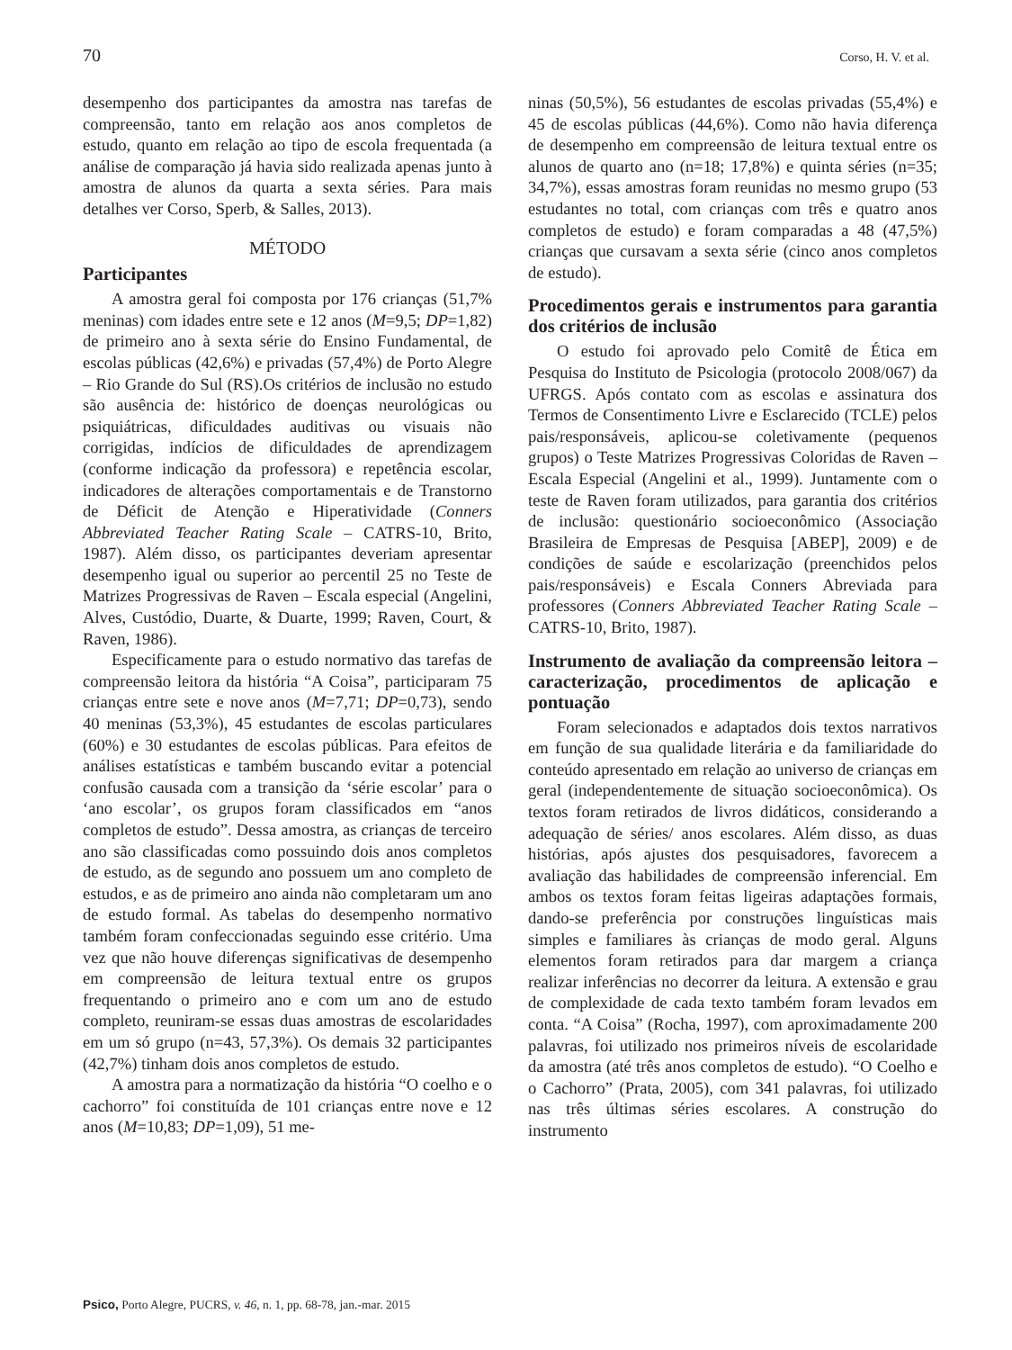70 Corso, H. V. et al.
desempenho dos participantes da amostra nas tarefas de compreensão, tanto em relação aos anos completos de estudo, quanto em relação ao tipo de escola frequentada (a análise de comparação já havia sido realizada apenas junto à amostra de alunos da quarta a sexta séries. Para mais detalhes ver Corso, Sperb, & Salles, 2013).
MÉTODO
Participantes
A amostra geral foi composta por 176 crianças (51,7% meninas) com idades entre sete e 12 anos (M=9,5; DP=1,82) de primeiro ano à sexta série do Ensino Fundamental, de escolas públicas (42,6%) e privadas (57,4%) de Porto Alegre – Rio Grande do Sul (RS).Os critérios de inclusão no estudo são ausência de: histórico de doenças neurológicas ou psiquiátricas, dificuldades auditivas ou visuais não corrigidas, indícios de dificuldades de aprendizagem (conforme indicação da professora) e repetência escolar, indicadores de alterações comportamentais e de Transtorno de Déficit de Atenção e Hiperatividade (Conners Abbreviated Teacher Rating Scale – CATRS-10, Brito, 1987). Além disso, os participantes deveriam apresentar desempenho igual ou superior ao percentil 25 no Teste de Matrizes Progressivas de Raven – Escala especial (Angelini, Alves, Custódio, Duarte, & Duarte, 1999; Raven, Court, & Raven, 1986).
Especificamente para o estudo normativo das tarefas de compreensão leitora da história “A Coisa”, participaram 75 crianças entre sete e nove anos (M=7,71; DP=0,73), sendo 40 meninas (53,3%), 45 estudantes de escolas particulares (60%) e 30 estudantes de escolas públicas. Para efeitos de análises estatísticas e também buscando evitar a potencial confusão causada com a transição da ‘série escolar’ para o ‘ano escolar’, os grupos foram classificados em “anos completos de estudo”. Dessa amostra, as crianças de terceiro ano são classificadas como possuindo dois anos completos de estudo, as de segundo ano possuem um ano completo de estudos, e as de primeiro ano ainda não completaram um ano de estudo formal. As tabelas do desempenho normativo também foram confeccionadas seguindo esse critério. Uma vez que não houve diferenças significativas de desempenho em compreensão de leitura textual entre os grupos frequentando o primeiro ano e com um ano de estudo completo, reuniram-se essas duas amostras de escolaridades em um só grupo (n=43, 57,3%). Os demais 32 participantes (42,7%) tinham dois anos completos de estudo.
A amostra para a normatização da história “O coelho e o cachorro” foi constituída de 101 crianças entre nove e 12 anos (M=10,83; DP=1,09), 51 me-
ninas (50,5%), 56 estudantes de escolas privadas (55,4%) e 45 de escolas públicas (44,6%). Como não havia diferença de desempenho em compreensão de leitura textual entre os alunos de quarto ano (n=18; 17,8%) e quinta séries (n=35; 34,7%), essas amostras foram reunidas no mesmo grupo (53 estudantes no total, com crianças com três e quatro anos completos de estudo) e foram comparadas a 48 (47,5%) crianças que cursavam a sexta série (cinco anos completos de estudo).
Procedimentos gerais e instrumentos para garantia dos critérios de inclusão
O estudo foi aprovado pelo Comitê de Ética em Pesquisa do Instituto de Psicologia (protocolo 2008/067) da UFRGS. Após contato com as escolas e assinatura dos Termos de Consentimento Livre e Esclarecido (TCLE) pelos pais/responsáveis, aplicou-se coletivamente (pequenos grupos) o Teste Matrizes Progressivas Coloridas de Raven – Escala Especial (Angelini et al., 1999). Juntamente com o teste de Raven foram utilizados, para garantia dos critérios de inclusão: questionário socioeconômico (Associação Brasileira de Empresas de Pesquisa [ABEP], 2009) e de condições de saúde e escolarização (preenchidos pelos pais/responsáveis) e Escala Conners Abreviada para professores (Conners Abbreviated Teacher Rating Scale – CATRS-10, Brito, 1987).
Instrumento de avaliação da compreensão leitora – caracterização, procedimentos de aplicação e pontuação
Foram selecionados e adaptados dois textos narrativos em função de sua qualidade literária e da familiaridade do conteúdo apresentado em relação ao universo de crianças em geral (independentemente de situação socioeconômica). Os textos foram retirados de livros didáticos, considerando a adequação de séries/ anos escolares. Além disso, as duas histórias, após ajustes dos pesquisadores, favorecem a avaliação das habilidades de compreensão inferencial. Em ambos os textos foram feitas ligeiras adaptações formais, dando-se preferência por construções linguísticas mais simples e familiares às crianças de modo geral. Alguns elementos foram retirados para dar margem a criança realizar inferências no decorrer da leitura. A extensão e grau de complexidade de cada texto também foram levados em conta. “A Coisa” (Rocha, 1997), com aproximadamente 200 palavras, foi utilizado nos primeiros níveis de escolaridade da amostra (até três anos completos de estudo). “O Coelho e o Cachorro” (Prata, 2005), com 341 palavras, foi utilizado nas três últimas séries escolares. A construção do instrumento
Psico, Porto Alegre, PUCRS, v. 46, n. 1, pp. 68-78, jan.-mar. 2015